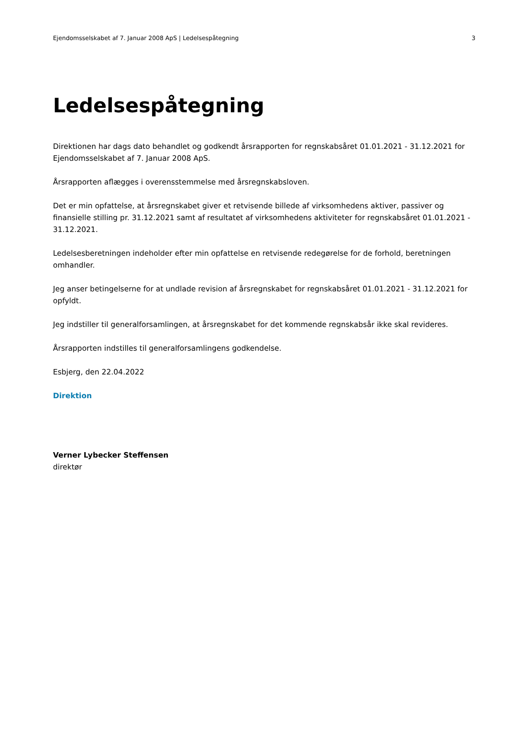Ejendomsselskabet af 7. Januar 2008 ApS | Ledelsespåtegning 3
Ledelsespåtegning
Direktionen har dags dato behandlet og godkendt årsrapporten for regnskabsåret 01.01.2021 - 31.12.2021 for Ejendomsselskabet af 7. Januar 2008 ApS.
Årsrapporten aflægges i overensstemmelse med årsregnskabsloven.
Det er min opfattelse, at årsregnskabet giver et retvisende billede af virksomhedens aktiver, passiver og finansielle stilling pr. 31.12.2021 samt af resultatet af virksomhedens aktiviteter for regnskabsåret 01.01.2021 - 31.12.2021.
Ledelsesberetningen indeholder efter min opfattelse en retvisende redegørelse for de forhold, beretningen omhandler.
Jeg anser betingelserne for at undlade revision af årsregnskabet for regnskabsåret 01.01.2021 - 31.12.2021 for opfyldt.
Jeg indstiller til generalforsamlingen, at årsregnskabet for det kommende regnskabsår ikke skal revideres.
Årsrapporten indstilles til generalforsamlingens godkendelse.
Esbjerg, den 22.04.2022
Direktion
Verner Lybecker Steffensen
direktør